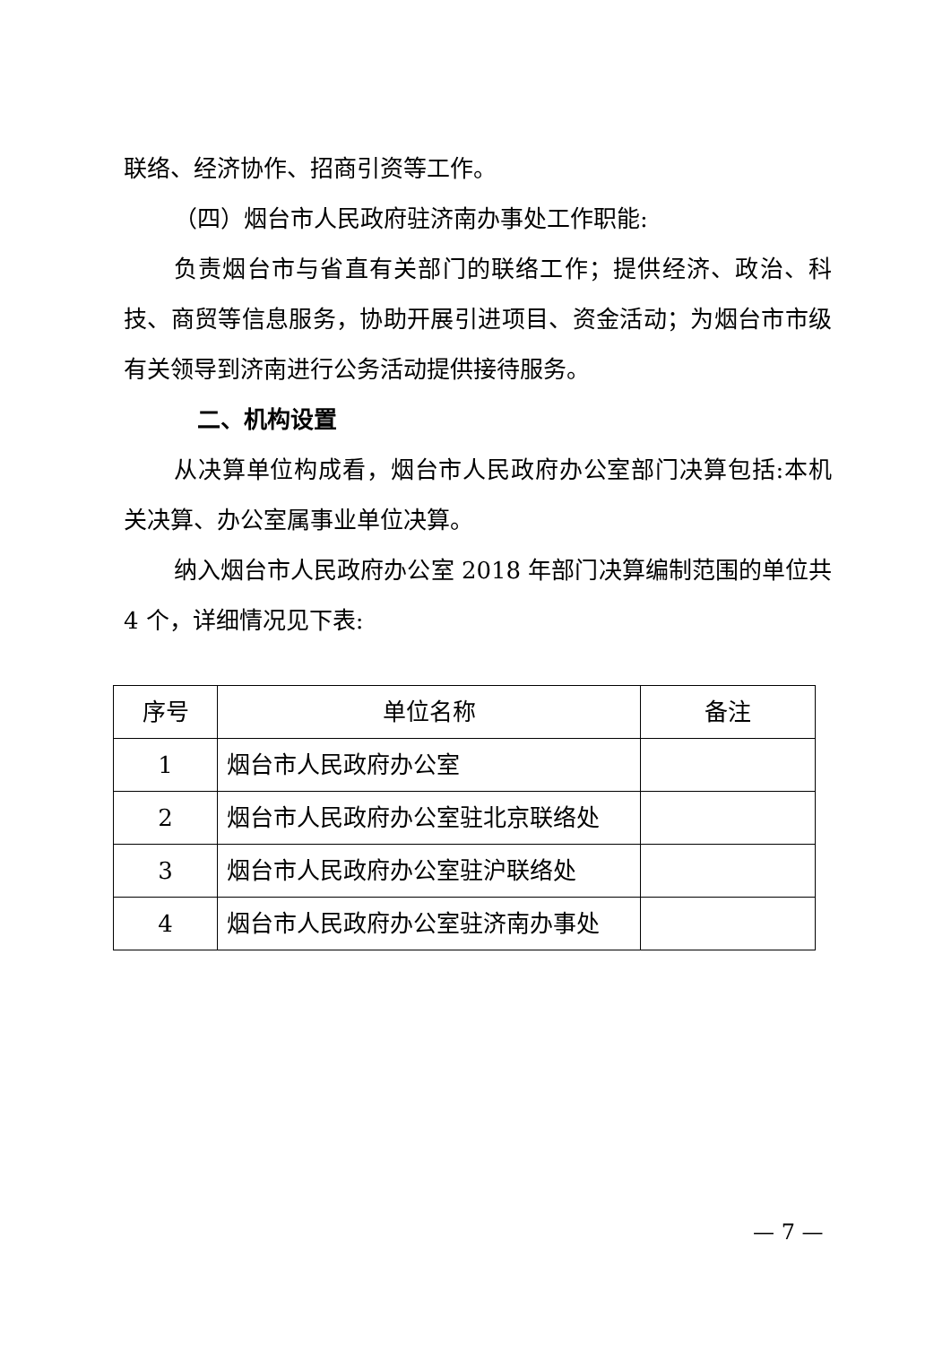联络、经济协作、招商引资等工作。
（四）烟台市人民政府驻济南办事处工作职能:
负责烟台市与省直有关部门的联络工作；提供经济、政治、科技、商贸等信息服务，协助开展引进项目、资金活动；为烟台市市级有关领导到济南进行公务活动提供接待服务。
二、机构设置
从决算单位构成看，烟台市人民政府办公室部门决算包括:本机关决算、办公室属事业单位决算。
纳入烟台市人民政府办公室 2018 年部门决算编制范围的单位共 4 个，详细情况见下表:
| 序号 | 单位名称 | 备注 |
| --- | --- | --- |
| 1 | 烟台市人民政府办公室 | |
| 2 | 烟台市人民政府办公室驻北京联络处 | |
| 3 | 烟台市人民政府办公室驻沪联络处 | |
| 4 | 烟台市人民政府办公室驻济南办事处 | |
— 7 —